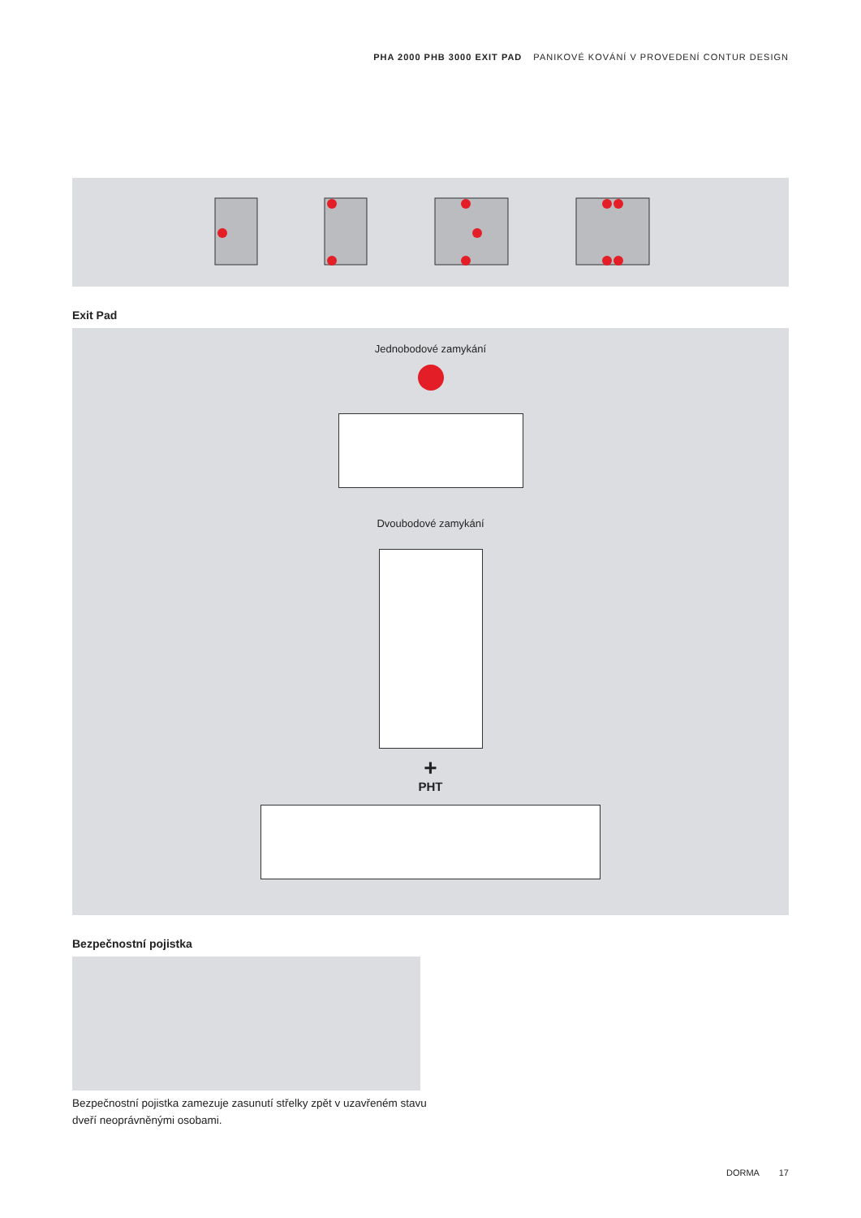PHA 2000 PHB 3000 EXIT PAD PANIKOVÉ KOVÁNÍ V PROVEDENÍ CONTUR DESIGN
Exit Pad
Jednobodové zamykání
Dvoubodové zamykání
+
PHT
Bezpečnostní pojistka
Bezpečnostní pojistka zamezuje zasunutí střelky zpět v uzavřeném stavu dveří neoprávněnými osobami.
DORMA 17